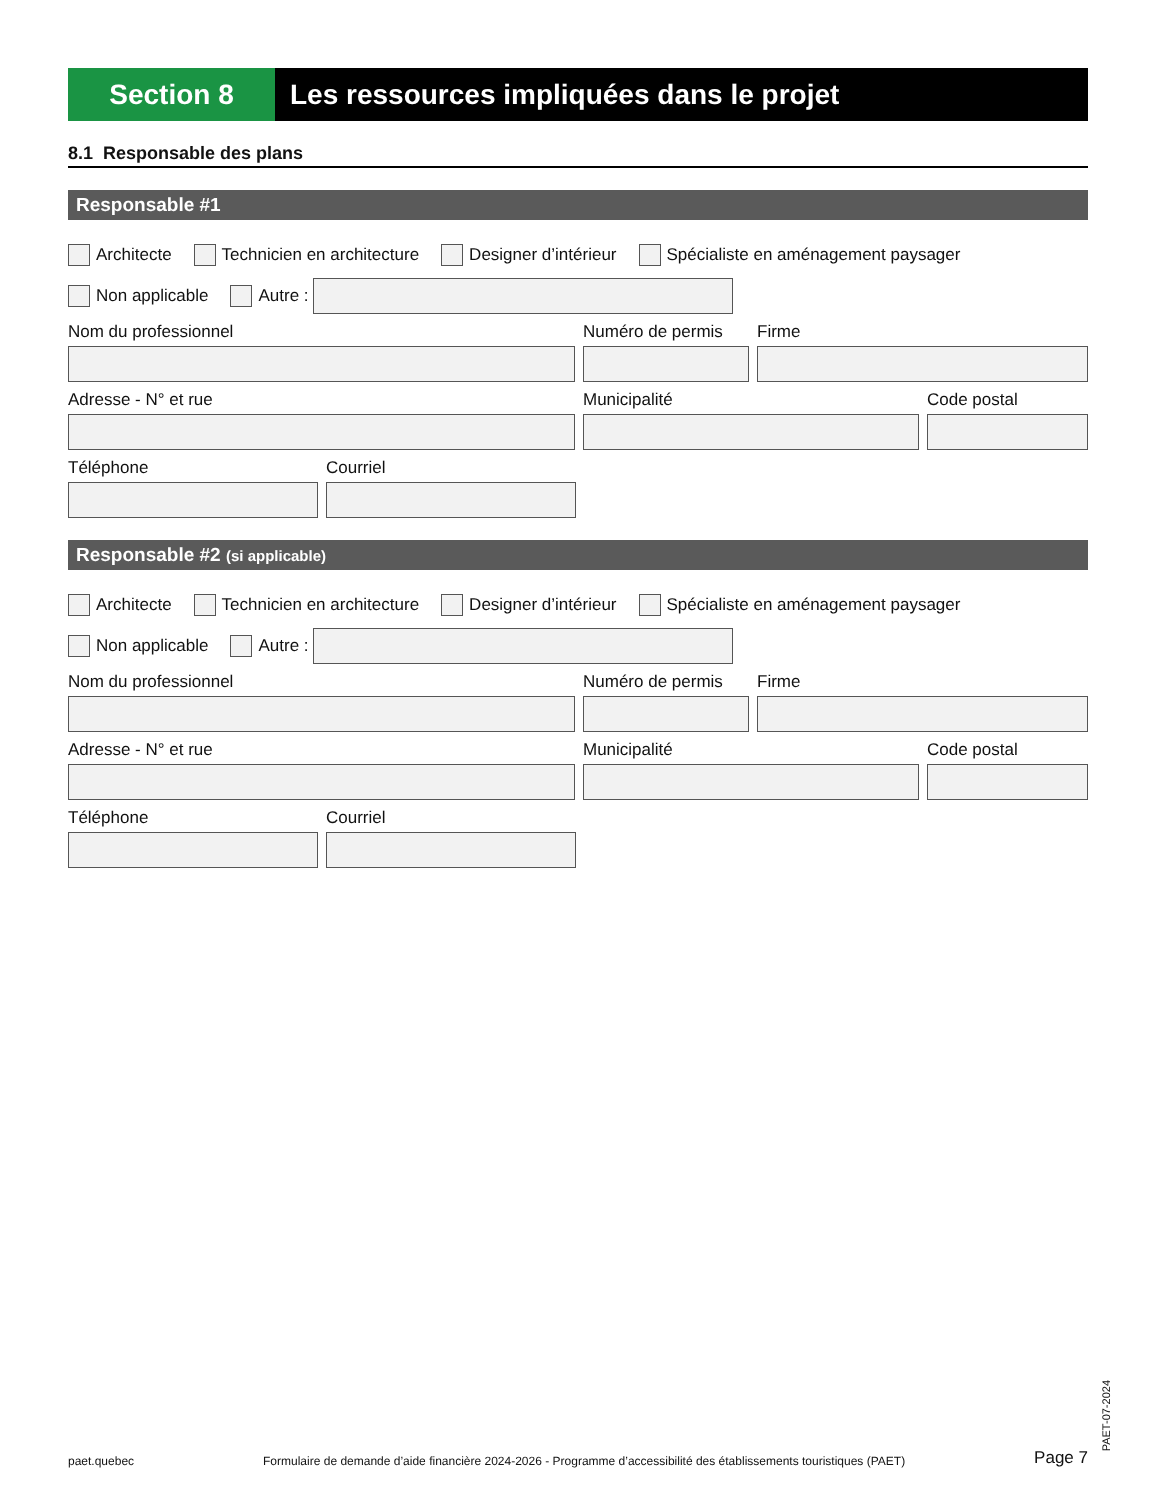Section 8 Les ressources impliquées dans le projet
8.1 Responsable des plans
Responsable #1
Architecte Technicien en architecture Designer d’intérieur Spécialiste en aménagement paysager
Non applicable Autre :
Nom du professionnel Numéro de permis Firme
Adresse - N° et rue Municipalité Code postal
Téléphone Courriel
Responsable #2 (si applicable)
Architecte Technicien en architecture Designer d’intérieur Spécialiste en aménagement paysager
Non applicable Autre :
Nom du professionnel Numéro de permis Firme
Adresse - N° et rue Municipalité Code postal
Téléphone Courriel
paet.quebec Formulaire de demande d’aide financière 2024-2026 - Programme d’accessibilité des établissements touristiques (PAET) Page 7
PAET-07-2024